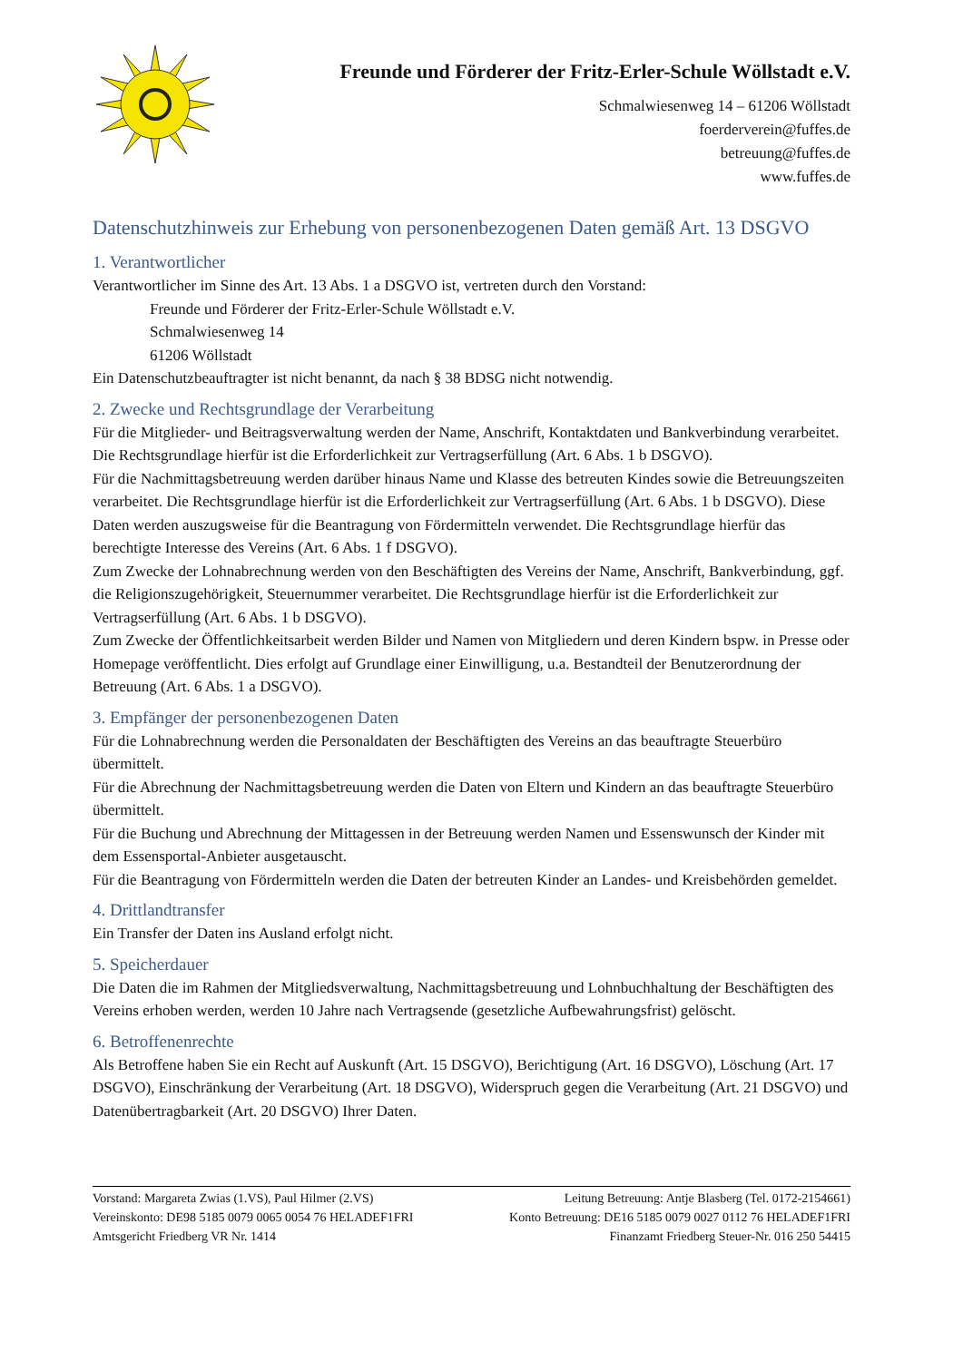Freunde und Förderer der Fritz-Erler-Schule Wöllstadt e.V.
Schmalwiesenweg 14 – 61206 Wöllstadt
foerderverein@fuffes.de
betreuung@fuffes.de
www.fuffes.de
Datenschutzhinweis zur Erhebung von personenbezogenen Daten gemäß Art. 13 DSGVO
1. Verantwortlicher
Verantwortlicher im Sinne des Art. 13 Abs. 1 a DSGVO ist, vertreten durch den Vorstand:
Freunde und Förderer der Fritz-Erler-Schule Wöllstadt e.V.
Schmalwiesenweg 14
61206 Wöllstadt
Ein Datenschutzbeauftragter ist nicht benannt, da nach § 38 BDSG nicht notwendig.
2. Zwecke und Rechtsgrundlage der Verarbeitung
Für die Mitglieder- und Beitragsverwaltung werden der Name, Anschrift, Kontaktdaten und Bankverbindung verarbeitet. Die Rechtsgrundlage hierfür ist die Erforderlichkeit zur Vertragserfüllung (Art. 6 Abs. 1 b DSGVO).
Für die Nachmittagsbetreuung werden darüber hinaus Name und Klasse des betreuten Kindes sowie die Betreuungszeiten verarbeitet. Die Rechtsgrundlage hierfür ist die Erforderlichkeit zur Vertragserfüllung (Art. 6 Abs. 1 b DSGVO). Diese Daten werden auszugsweise für die Beantragung von Fördermitteln verwendet. Die Rechtsgrundlage hierfür das berechtigte Interesse des Vereins (Art. 6 Abs. 1 f DSGVO).
Zum Zwecke der Lohnabrechnung werden von den Beschäftigten des Vereins der Name, Anschrift, Bankverbindung, ggf. die Religionszugehörigkeit, Steuernummer verarbeitet. Die Rechtsgrundlage hierfür ist die Erforderlichkeit zur Vertragserfüllung (Art. 6 Abs. 1 b DSGVO).
Zum Zwecke der Öffentlichkeitsarbeit werden Bilder und Namen von Mitgliedern und deren Kindern bspw. in Presse oder Homepage veröffentlicht. Dies erfolgt auf Grundlage einer Einwilligung, u.a. Bestandteil der Benutzerordnung der Betreuung (Art. 6 Abs. 1 a DSGVO).
3. Empfänger der personenbezogenen Daten
Für die Lohnabrechnung werden die Personaldaten der Beschäftigten des Vereins an das beauftragte Steuerbüro übermittelt.
Für die Abrechnung der Nachmittagsbetreuung werden die Daten von Eltern und Kindern an das beauftragte Steuerbüro übermittelt.
Für die Buchung und Abrechnung der Mittagessen in der Betreuung werden Namen und Essenswunsch der Kinder mit dem Essensportal-Anbieter ausgetauscht.
Für die Beantragung von Fördermitteln werden die Daten der betreuten Kinder an Landes- und Kreisbehörden gemeldet.
4. Drittlandtransfer
Ein Transfer der Daten ins Ausland erfolgt nicht.
5. Speicherdauer
Die Daten die im Rahmen der Mitgliedsverwaltung, Nachmittagsbetreuung und Lohnbuchhaltung der Beschäftigten des Vereins erhoben werden, werden 10 Jahre nach Vertragsende (gesetzliche Aufbewahrungsfrist) gelöscht.
6. Betroffenenrechte
Als Betroffene haben Sie ein Recht auf Auskunft (Art. 15 DSGVO), Berichtigung (Art. 16 DSGVO), Löschung (Art. 17 DSGVO), Einschränkung der Verarbeitung (Art. 18 DSGVO), Widerspruch gegen die Verarbeitung (Art. 21 DSGVO) und Datenübertragbarkeit (Art. 20 DSGVO) Ihrer Daten.
Vorstand: Margareta Zwias (1.VS), Paul Hilmer (2.VS) Leitung Betreuung: Antje Blasberg (Tel. 0172-2154661)
Vereinskonto: DE98 5185 0079 0065 0054 76 HELADEF1FRI Konto Betreuung: DE16 5185 0079 0027 0112 76 HELADEF1FRI
Amtsgericht Friedberg VR Nr. 1414 Finanzamt Friedberg Steuer-Nr. 016 250 54415